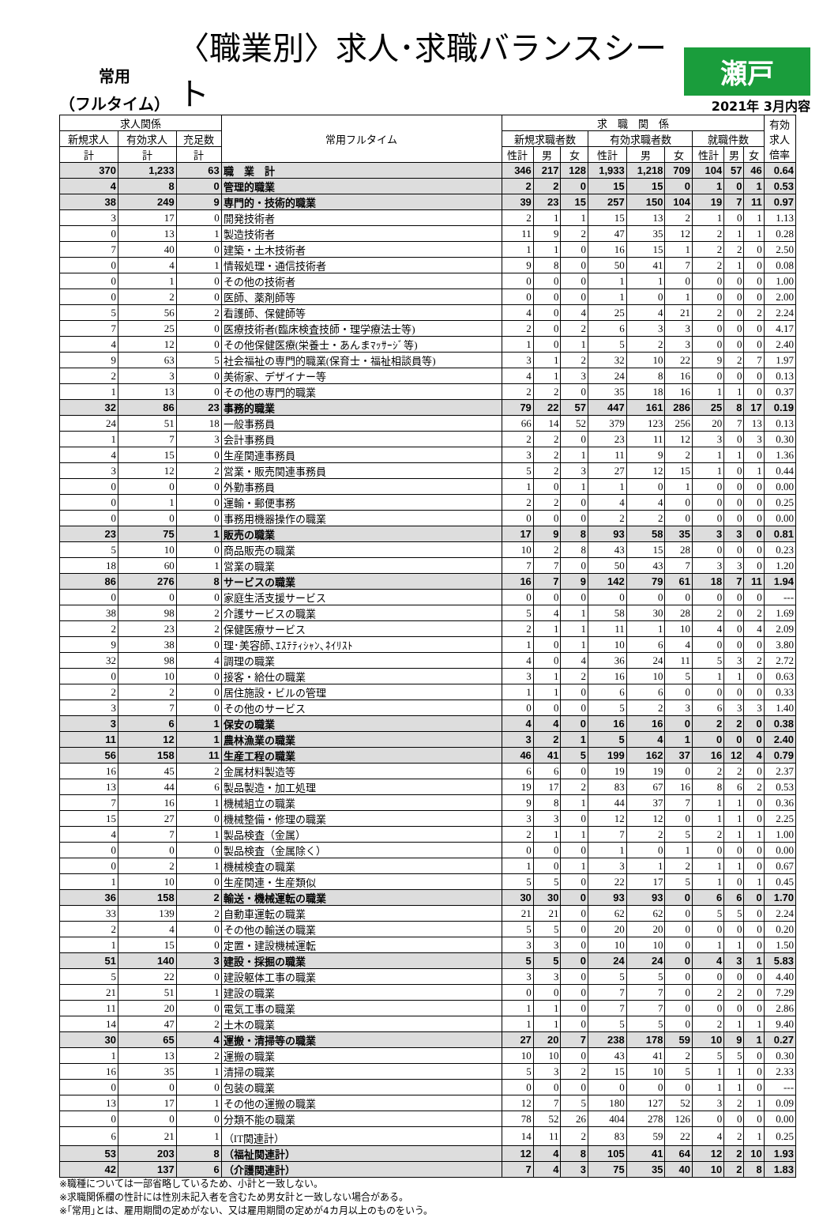常用
（フルタイム）
〈職業別〉求人･求職バランスシート
瀬戸
2021年 3月内容
| 求人関係 | | | 常用フルタイム | 求 職 関 係 | | | | | | | | | 有効 求人 倍率 |
| --- | --- | --- | --- | --- | --- | --- | --- | --- | --- | --- | --- | --- | --- |
| 新規求人 | 有効求人 | 充足数 | | 新規求職者数 | | | 有効求職者数 | | | 就職件数 | | | |
| 計 | 計 | 計 | | 性計 | 男 | 女 | 性計 | 男 | 女 | 性計 | 男 | 女 | |
| 370 | 1,233 | 63 | 職 業 計 | 346 | 217 | 128 | 1,933 | 1,218 | 709 | 104 | 57 | 46 | 0.64 |
| 4 | 8 | 0 | 管理的職業 | 2 | 2 | 0 | 15 | 15 | 0 | 1 | 0 | 1 | 0.53 |
| 38 | 249 | 9 | 専門的・技術的職業 | 39 | 23 | 15 | 257 | 150 | 104 | 19 | 7 | 11 | 0.97 |
| 3 | 17 | 0 | 開発技術者 | 2 | 1 | 1 | 15 | 13 | 2 | 1 | 0 | 1 | 1.13 |
| 0 | 13 | 1 | 製造技術者 | 11 | 9 | 2 | 47 | 35 | 12 | 2 | 1 | 1 | 0.28 |
| 7 | 40 | 0 | 建築・土木技術者 | 1 | 1 | 0 | 16 | 15 | 1 | 2 | 2 | 0 | 2.50 |
| 0 | 4 | 1 | 情報処理・通信技術者 | 9 | 8 | 0 | 50 | 41 | 7 | 2 | 1 | 0 | 0.08 |
| 0 | 1 | 0 | その他の技術者 | 0 | 0 | 0 | 1 | 1 | 0 | 0 | 0 | 0 | 1.00 |
| 0 | 2 | 0 | 医師、薬剤師等 | 0 | 0 | 0 | 1 | 0 | 1 | 0 | 0 | 0 | 2.00 |
| 5 | 56 | 2 | 看護師、保健師等 | 4 | 0 | 4 | 25 | 4 | 21 | 2 | 0 | 2 | 2.24 |
| 7 | 25 | 0 | 医療技術者(臨床検査技師・理学療法士等) | 2 | 0 | 2 | 6 | 3 | 3 | 0 | 0 | 0 | 4.17 |
| 4 | 12 | 0 | その他保健医療(栄養士・あんまﾏｯｻｰｼﾞ等) | 1 | 0 | 1 | 5 | 2 | 3 | 0 | 0 | 0 | 2.40 |
| 9 | 63 | 5 | 社会福祉の専門的職業(保育士・福祉相談員等) | 3 | 1 | 2 | 32 | 10 | 22 | 9 | 2 | 7 | 1.97 |
| 2 | 3 | 0 | 美術家、デザイナー等 | 4 | 1 | 3 | 24 | 8 | 16 | 0 | 0 | 0 | 0.13 |
| 1 | 13 | 0 | その他の専門的職業 | 2 | 2 | 0 | 35 | 18 | 16 | 1 | 1 | 0 | 0.37 |
| 32 | 86 | 23 | 事務的職業 | 79 | 22 | 57 | 447 | 161 | 286 | 25 | 8 | 17 | 0.19 |
| 24 | 51 | 18 | 一般事務員 | 66 | 14 | 52 | 379 | 123 | 256 | 20 | 7 | 13 | 0.13 |
| 1 | 7 | 3 | 会計事務員 | 2 | 2 | 0 | 23 | 11 | 12 | 3 | 0 | 3 | 0.30 |
| 4 | 15 | 0 | 生産関連事務員 | 3 | 2 | 1 | 11 | 9 | 2 | 1 | 1 | 0 | 1.36 |
| 3 | 12 | 2 | 営業・販売関連事務員 | 5 | 2 | 3 | 27 | 12 | 15 | 1 | 0 | 1 | 0.44 |
| 0 | 0 | 0 | 外勤事務員 | 1 | 0 | 1 | 1 | 0 | 1 | 0 | 0 | 0 | 0.00 |
| 0 | 1 | 0 | 運輸・郵便事務 | 2 | 2 | 0 | 4 | 4 | 0 | 0 | 0 | 0 | 0.25 |
| 0 | 0 | 0 | 事務用機器操作の職業 | 0 | 0 | 0 | 2 | 2 | 0 | 0 | 0 | 0 | 0.00 |
| 23 | 75 | 1 | 販売の職業 | 17 | 9 | 8 | 93 | 58 | 35 | 3 | 3 | 0 | 0.81 |
| 5 | 10 | 0 | 商品販売の職業 | 10 | 2 | 8 | 43 | 15 | 28 | 0 | 0 | 0 | 0.23 |
| 18 | 60 | 1 | 営業の職業 | 7 | 7 | 0 | 50 | 43 | 7 | 3 | 3 | 0 | 1.20 |
| 86 | 276 | 8 | サービスの職業 | 16 | 7 | 9 | 142 | 79 | 61 | 18 | 7 | 11 | 1.94 |
| 0 | 0 | 0 | 家庭生活支援サービス | 0 | 0 | 0 | 0 | 0 | 0 | 0 | 0 | 0 | --- |
| 38 | 98 | 2 | 介護サービスの職業 | 5 | 4 | 1 | 58 | 30 | 28 | 2 | 0 | 2 | 1.69 |
| 2 | 23 | 2 | 保健医療サービス | 2 | 1 | 1 | 11 | 1 | 10 | 4 | 0 | 4 | 2.09 |
| 9 | 38 | 0 | 理･美容師､ｴｽﾃﾃｨｼｬﾝ､ﾈｲﾘｽﾄ | 1 | 0 | 1 | 10 | 6 | 4 | 0 | 0 | 0 | 3.80 |
| 32 | 98 | 4 | 調理の職業 | 4 | 0 | 4 | 36 | 24 | 11 | 5 | 3 | 2 | 2.72 |
| 0 | 10 | 0 | 接客・給仕の職業 | 3 | 1 | 2 | 16 | 10 | 5 | 1 | 1 | 0 | 0.63 |
| 2 | 2 | 0 | 居住施設・ビルの管理 | 1 | 1 | 0 | 6 | 6 | 0 | 0 | 0 | 0 | 0.33 |
| 3 | 7 | 0 | その他のサービス | 0 | 0 | 0 | 5 | 2 | 3 | 6 | 3 | 3 | 1.40 |
| 3 | 6 | 1 | 保安の職業 | 4 | 4 | 0 | 16 | 16 | 0 | 2 | 2 | 0 | 0.38 |
| 11 | 12 | 1 | 農林漁業の職業 | 3 | 2 | 1 | 5 | 4 | 1 | 0 | 0 | 0 | 2.40 |
| 56 | 158 | 11 | 生産工程の職業 | 46 | 41 | 5 | 199 | 162 | 37 | 16 | 12 | 4 | 0.79 |
| 16 | 45 | 2 | 金属材料製造等 | 6 | 6 | 0 | 19 | 19 | 0 | 2 | 2 | 0 | 2.37 |
| 13 | 44 | 6 | 製品製造・加工処理 | 19 | 17 | 2 | 83 | 67 | 16 | 8 | 6 | 2 | 0.53 |
| 7 | 16 | 1 | 機械組立の職業 | 9 | 8 | 1 | 44 | 37 | 7 | 1 | 1 | 0 | 0.36 |
| 15 | 27 | 0 | 機械整備・修理の職業 | 3 | 3 | 0 | 12 | 12 | 0 | 1 | 1 | 0 | 2.25 |
| 4 | 7 | 1 | 製品検査（金属） | 2 | 1 | 1 | 7 | 2 | 5 | 2 | 1 | 1 | 1.00 |
| 0 | 0 | 0 | 製品検査（金属除く） | 0 | 0 | 0 | 1 | 0 | 1 | 0 | 0 | 0 | 0.00 |
| 0 | 2 | 1 | 機械検査の職業 | 1 | 0 | 1 | 3 | 1 | 2 | 1 | 1 | 0 | 0.67 |
| 1 | 10 | 0 | 生産関連・生産類似 | 5 | 5 | 0 | 22 | 17 | 5 | 1 | 0 | 1 | 0.45 |
| 36 | 158 | 2 | 輸送・機械運転の職業 | 30 | 30 | 0 | 93 | 93 | 0 | 6 | 6 | 0 | 1.70 |
| 33 | 139 | 2 | 自動車運転の職業 | 21 | 21 | 0 | 62 | 62 | 0 | 5 | 5 | 0 | 2.24 |
| 2 | 4 | 0 | その他の輸送の職業 | 5 | 5 | 0 | 20 | 20 | 0 | 0 | 0 | 0 | 0.20 |
| 1 | 15 | 0 | 定置・建設機械運転 | 3 | 3 | 0 | 10 | 10 | 0 | 1 | 1 | 0 | 1.50 |
| 51 | 140 | 3 | 建設・採掘の職業 | 5 | 5 | 0 | 24 | 24 | 0 | 4 | 3 | 1 | 5.83 |
| 5 | 22 | 0 | 建設躯体工事の職業 | 3 | 3 | 0 | 5 | 5 | 0 | 0 | 0 | 0 | 4.40 |
| 21 | 51 | 1 | 建設の職業 | 0 | 0 | 0 | 7 | 7 | 0 | 2 | 2 | 0 | 7.29 |
| 11 | 20 | 0 | 電気工事の職業 | 1 | 1 | 0 | 7 | 7 | 0 | 0 | 0 | 0 | 2.86 |
| 14 | 47 | 2 | 土木の職業 | 1 | 1 | 0 | 5 | 5 | 0 | 2 | 1 | 1 | 9.40 |
| 30 | 65 | 4 | 運搬・清掃等の職業 | 27 | 20 | 7 | 238 | 178 | 59 | 10 | 9 | 1 | 0.27 |
| 1 | 13 | 2 | 運搬の職業 | 10 | 10 | 0 | 43 | 41 | 2 | 5 | 5 | 0 | 0.30 |
| 16 | 35 | 1 | 清掃の職業 | 5 | 3 | 2 | 15 | 10 | 5 | 1 | 1 | 0 | 2.33 |
| 0 | 0 | 0 | 包装の職業 | 0 | 0 | 0 | 0 | 0 | 0 | 1 | 1 | 0 | --- |
| 13 | 17 | 1 | その他の運搬の職業 | 12 | 7 | 5 | 180 | 127 | 52 | 3 | 2 | 1 | 0.09 |
| 0 | 0 | 0 | 分類不能の職業 | 78 | 52 | 26 | 404 | 278 | 126 | 0 | 0 | 0 | 0.00 |
| 6 | 21 | 1 | （IT関連計） | 14 | 11 | 2 | 83 | 59 | 22 | 4 | 2 | 1 | 0.25 |
| 53 | 203 | 8 | （福祉関連計） | 12 | 4 | 8 | 105 | 41 | 64 | 12 | 2 | 10 | 1.93 |
| 42 | 137 | 6 | （介護関連計） | 7 | 4 | 3 | 75 | 35 | 40 | 10 | 2 | 8 | 1.83 |
※職種については一部省略しているため、小計と一致しない。
※求職関係欄の性計には性別未記入者を含むため男女計と一致しない場合がある。
※｢常用｣とは、雇用期間の定めがない、又は雇用期間の定めが4カ月以上のものをいう。